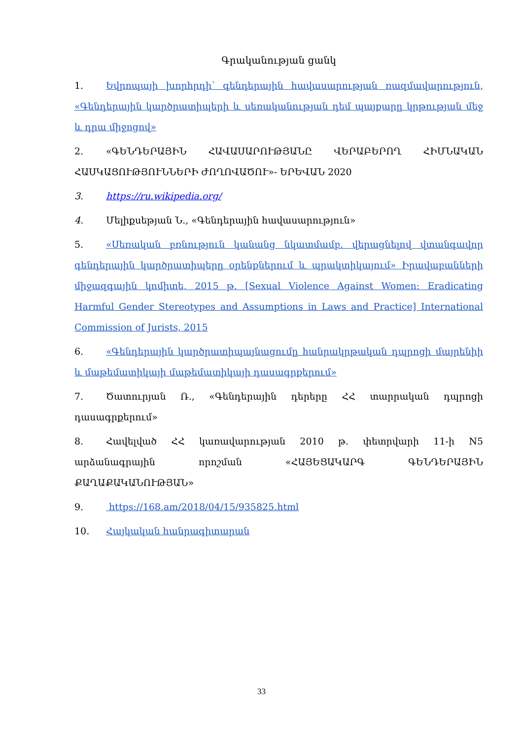Գրականության ցանկ
1. Եվրոպայի խորհրդի՝ գենդերային հավասարության ռազմավարություն, «Գենդերային կարծրատիպերի և սեռականության դեմ պայքարը կրթության մեջ և դրա միջոցով»
2. «ԳԵՆԴԵՐԱՅԻՆ ՀԱՎԱՍԱՐՈՒԹՅԱՆԸ ՎԵՐԱԲԵՐՈՂ ՀԻՄՆԱԿԱՆ ՀԱՍԿԱՑՈՒԹՅՈՒՆՆԵՐԻ ԺՈՂՈՎԱԾՈՒ»- ԵՐԵՎԱՆ 2020
3. https://ru.wikipedia.org/
4. Մելիքսեթյան Ն., «Գենդերային հավասարություն»
5. «Սեռական բռնություն կանանց նկատմամբ. վերացնելով վտանգավոր գենդերային կարծրատիպերը օրենքներում և պրակտիկայում» Իրավաբանների միջազգային կոմիտե, 2015 թ. [Sexual Violence Against Women: Eradicating Harmful Gender Stereotypes and Assumptions in Laws and Practice] International Commission of Jurists, 2015
6. «Գենդերային կարծրատիպայնացումը հանրակրթական դպրոցի մայրենիի և մաթեմատիկայի մաթեմատիկայի դասագրքերում»
7. Ծատուրյան Ռ., «Գենդերային դերերը ՀՀ տարրական դպրոցի դասագրքերում»
8. Հավելված ՀՀ կառավարության 2010 թ. փետրվարի 11-ի N5 արձանագրային որոշման «ՀԱՅԵՑԱԿԱՐԳ ԳԵՆԴԵՐԱՅԻՆ ՔԱՂԱՔԱԿԱՆՈՒԹՅԱՆ»
9. https://168.am/2018/04/15/935825.html
10. Հայկական հանրագիտարան
33